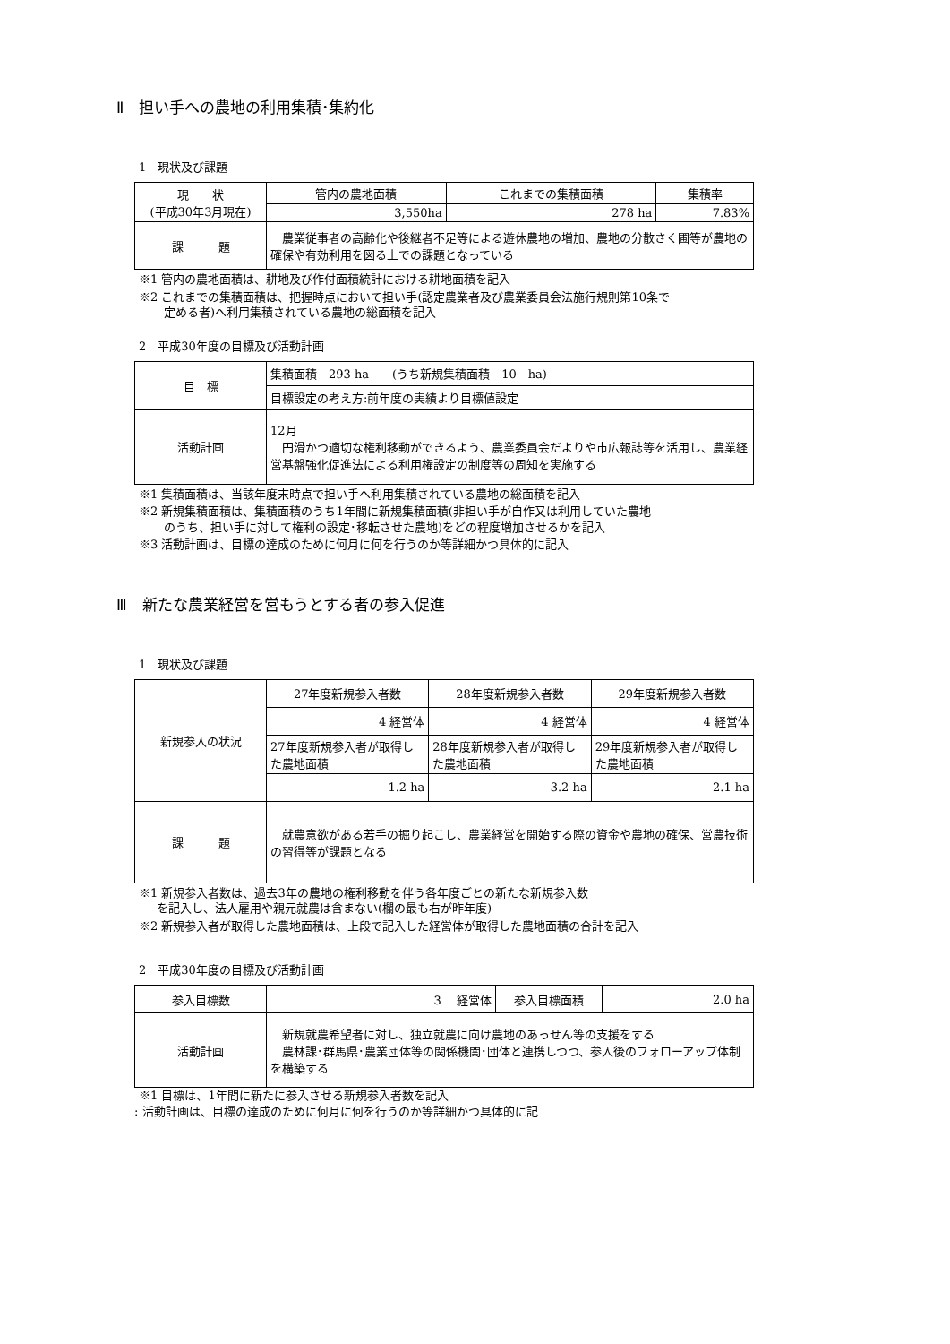Ⅱ　担い手への農地の利用集積･集約化
1　現状及び課題
| 現 状 (平成30年3月現在) | 管内の農地面積 | これまでの集積面積 | 集積率 |
| | 3,550ha | 278 ha | 7.83% |
| 課 題 | 農業従事者の高齢化や後継者不足等による遊休農地の増加、農地の分散さく圃等が農地の確保や有効利用を図る上での課題となっている | | |
※1 管内の農地面積は、耕地及び作付面積統計における耕地面積を記入
※2 これまでの集積面積は、把握時点において担い手(認定農業者及び農業委員会法施行規則第10条で
定める者)へ利用集積されている農地の総面積を記入
2　平成30年度の目標及び活動計画
| 目 標 | 集積面積 293 ha (うち新規集積面積 10 ha) |
| | 目標設定の考え方:前年度の実績より目標値設定 |
| 活動計画 | 12月 円滑かつ適切な権利移動ができるよう、農業委員会だよりや市広報誌等を活用し、農業経営基盤強化促進法による利用権設定の制度等の周知を実施する |
※1 集積面積は、当該年度末時点で担い手へ利用集積されている農地の総面積を記入
※2 新規集積面積は、集積面積のうち1年間に新規集積面積(非担い手が自作又は利用していた農地
のうち、担い手に対して権利の設定･移転させた農地)をどの程度増加させるかを記入
※3 活動計画は、目標の達成のために何月に何を行うのか等詳細かつ具体的に記入
Ⅲ　新たな農業経営を営もうとする者の参入促進
1　現状及び課題
| 新規参入の状況 | 27年度新規参入者数 | 28年度新規参入者数 | 29年度新規参入者数 |
| | 4 経営体 | 4 経営体 | 4 経営体 |
| | 27年度新規参入者が取得した農地面積 | 28年度新規参入者が取得した農地面積 | 29年度新規参入者が取得した農地面積 |
| | 1.2 ha | 3.2 ha | 2.1 ha |
| 課 題 | 就農意欲がある若手の掘り起こし、農業経営を開始する際の資金や農地の確保、営農技術の習得等が課題となる | | |
※1 新規参入者数は、過去3年の農地の権利移動を伴う各年度ごとの新たな新規参入数
を記入し、法人雇用や親元就農は含まない(欄の最も右が昨年度)
※2 新規参入者が取得した農地面積は、上段で記入した経営体が取得した農地面積の合計を記入
2　平成30年度の目標及び活動計画
| 参入目標数 | 3 経営体 | 参入目標面積 | 2.0 ha |
| 活動計画 | 新規就農希望者に対し、独立就農に向け農地のあっせん等の支援をする 農林課･群馬県･農業団体等の関係機関･団体と連携しつつ、参入後のフォローアップ体制を構築する | | |
※1 目標は、1年間に新たに参入させる新規参入者数を記入
: 活動計画は、目標の達成のために何月に何を行うのか等詳細かつ具体的に記